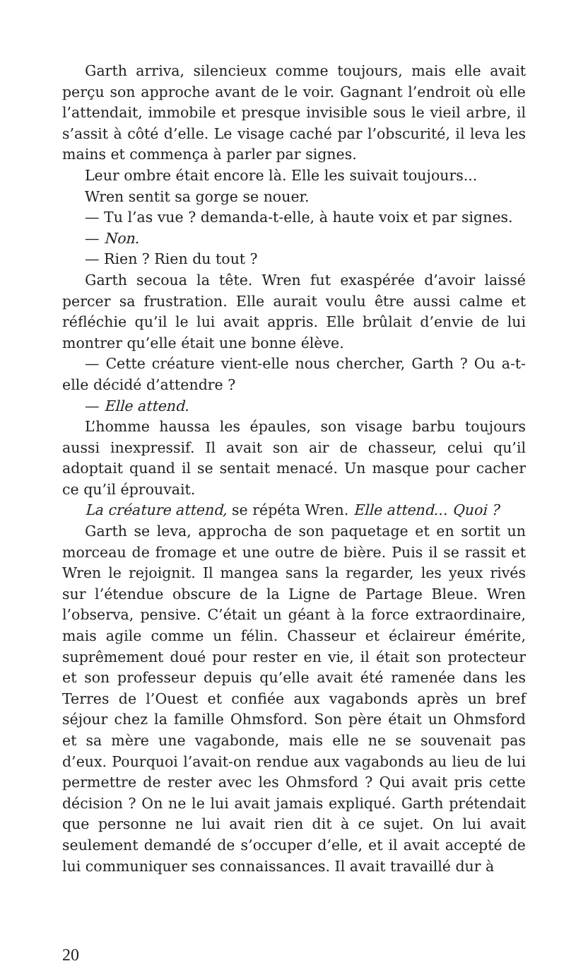Garth arriva, silencieux comme toujours, mais elle avait perçu son approche avant de le voir. Gagnant l’endroit où elle l’attendait, immobile et presque invisible sous le vieil arbre, il s’assit à côté d’elle. Le visage caché par l’obscu­rité, il leva les mains et commença à parler par signes.
Leur ombre était encore là. Elle les suivait toujours...
Wren sentit sa gorge se nouer.
— Tu l’as vue ? demanda-t-elle, à haute voix et par signes.
— Non.
— Rien ? Rien du tout ?
Garth secoua la tête. Wren fut exaspérée d’avoir laissé percer sa frustration. Elle aurait voulu être aussi calme et réfléchie qu’il le lui avait appris. Elle brûlait d’envie de lui montrer qu’elle était une bonne élève.
— Cette créature vient-elle nous chercher, Garth ? Ou a-t-elle décidé d’attendre ?
— Elle attend.
L’homme haussa les épaules, son visage barbu toujours aussi inexpressif. Il avait son air de chasseur, celui qu’il adoptait quand il se sentait menacé. Un masque pour cacher ce qu’il éprouvait.
La créature attend, se répéta Wren. Elle attend... Quoi ?
Garth se leva, approcha de son paquetage et en sortit un morceau de fromage et une outre de bière. Puis il se rassit et Wren le rejoignit. Il mangea sans la regarder, les yeux rivés sur l’étendue obscure de la Ligne de Partage Bleue. Wren l’observa, pensive. C’était un géant à la force extraordinaire, mais agile comme un félin. Chasseur et éclaireur émérite, suprêmement doué pour rester en vie, il était son protecteur et son professeur depuis qu’elle avait été ramenée dans les Terres de l’Ouest et confiée aux vagabonds après un bref séjour chez la famille Ohmsford. Son père était un Ohmsford et sa mère une vagabonde, mais elle ne se souvenait pas d’eux. Pourquoi l’avait-on rendue aux vagabonds au lieu de lui permettre de rester avec les Ohmsford ? Qui avait pris cette décision ? On ne le lui avait jamais expliqué. Garth prétendait que personne ne lui avait rien dit à ce sujet. On lui avait seulement demandé de s’occuper d’elle, et il avait accepté de lui communiquer ses connaissances. Il avait travaillé dur à
20